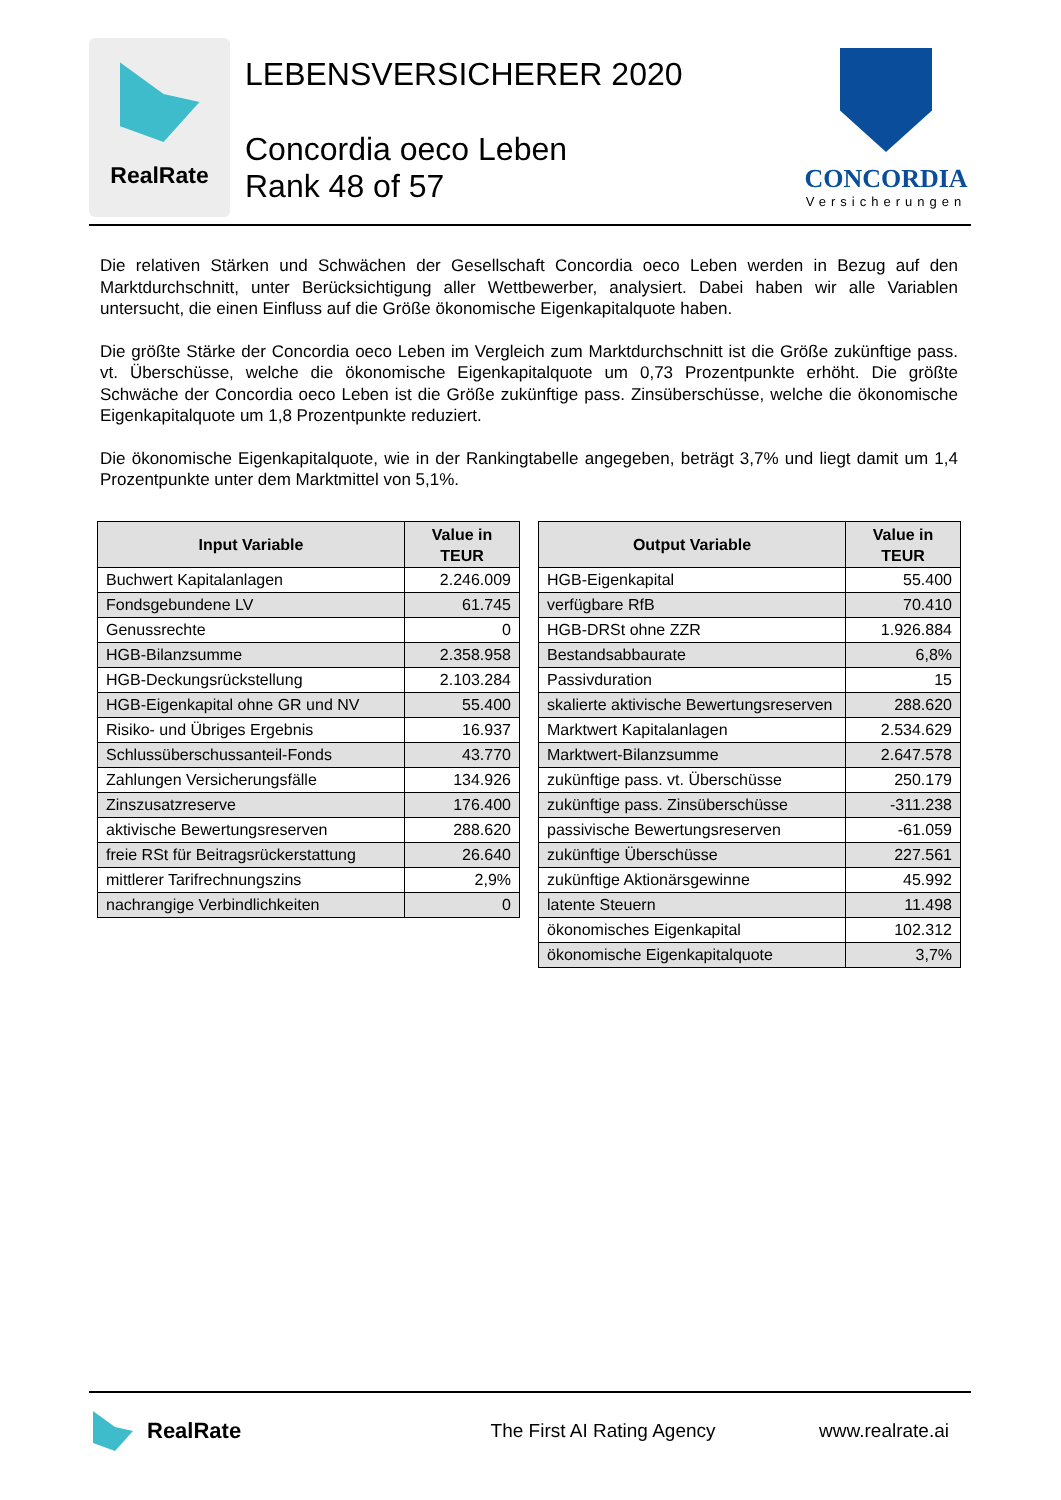RealRate
LEBENSVERSICHERER 2020
Concordia oeco Leben
Rank 48 of 57
CONCORDIA
Versicherungen
Die relativen Stärken und Schwächen der Gesellschaft Concordia oeco Leben werden in Bezug auf den Marktdurchschnitt, unter Berücksichtigung aller Wettbewerber, analysiert. Dabei haben wir alle Variablen untersucht, die einen Einfluss auf die Größe ökonomische Eigenkapitalquote haben.
Die größte Stärke der Concordia oeco Leben im Vergleich zum Marktdurchschnitt ist die Größe zukünftige pass. vt. Überschüsse, welche die ökonomische Eigenkapitalquote um 0,73 Prozentpunkte erhöht. Die größte Schwäche der Concordia oeco Leben ist die Größe zukünftige pass. Zinsüberschüsse, welche die ökonomische Eigenkapitalquote um 1,8 Prozentpunkte reduziert.
Die ökonomische Eigenkapitalquote, wie in der Rankingtabelle angegeben, beträgt 3,7% und liegt damit um 1,4 Prozentpunkte unter dem Marktmittel von 5,1%.
| Input Variable | Value in TEUR |
| --- | --- |
| Buchwert Kapitalanlagen | 2.246.009 |
| Fondsgebundene LV | 61.745 |
| Genussrechte | 0 |
| HGB-Bilanzsumme | 2.358.958 |
| HGB-Deckungsrückstellung | 2.103.284 |
| HGB-Eigenkapital ohne GR und NV | 55.400 |
| Risiko- und Übriges Ergebnis | 16.937 |
| Schlussüberschussanteil-Fonds | 43.770 |
| Zahlungen Versicherungsfälle | 134.926 |
| Zinszusatzreserve | 176.400 |
| aktivische Bewertungsreserven | 288.620 |
| freie RSt für Beitragsrückerstattung | 26.640 |
| mittlerer Tarifrechnungszins | 2,9% |
| nachrangige Verbindlichkeiten | 0 |
| Output Variable | Value in TEUR |
| --- | --- |
| HGB-Eigenkapital | 55.400 |
| verfügbare RfB | 70.410 |
| HGB-DRSt ohne ZZR | 1.926.884 |
| Bestandsabbaurate | 6,8% |
| Passivduration | 15 |
| skalierte aktivische Bewertungsreserven | 288.620 |
| Marktwert Kapitalanlagen | 2.534.629 |
| Marktwert-Bilanzsumme | 2.647.578 |
| zukünftige pass. vt. Überschüsse | 250.179 |
| zukünftige pass. Zinsüberschüsse | -311.238 |
| passivische Bewertungsreserven | -61.059 |
| zukünftige Überschüsse | 227.561 |
| zukünftige Aktionärsgewinne | 45.992 |
| latente Steuern | 11.498 |
| ökonomisches Eigenkapital | 102.312 |
| ökonomische Eigenkapitalquote | 3,7% |
RealRate The First AI Rating Agency www.realrate.ai